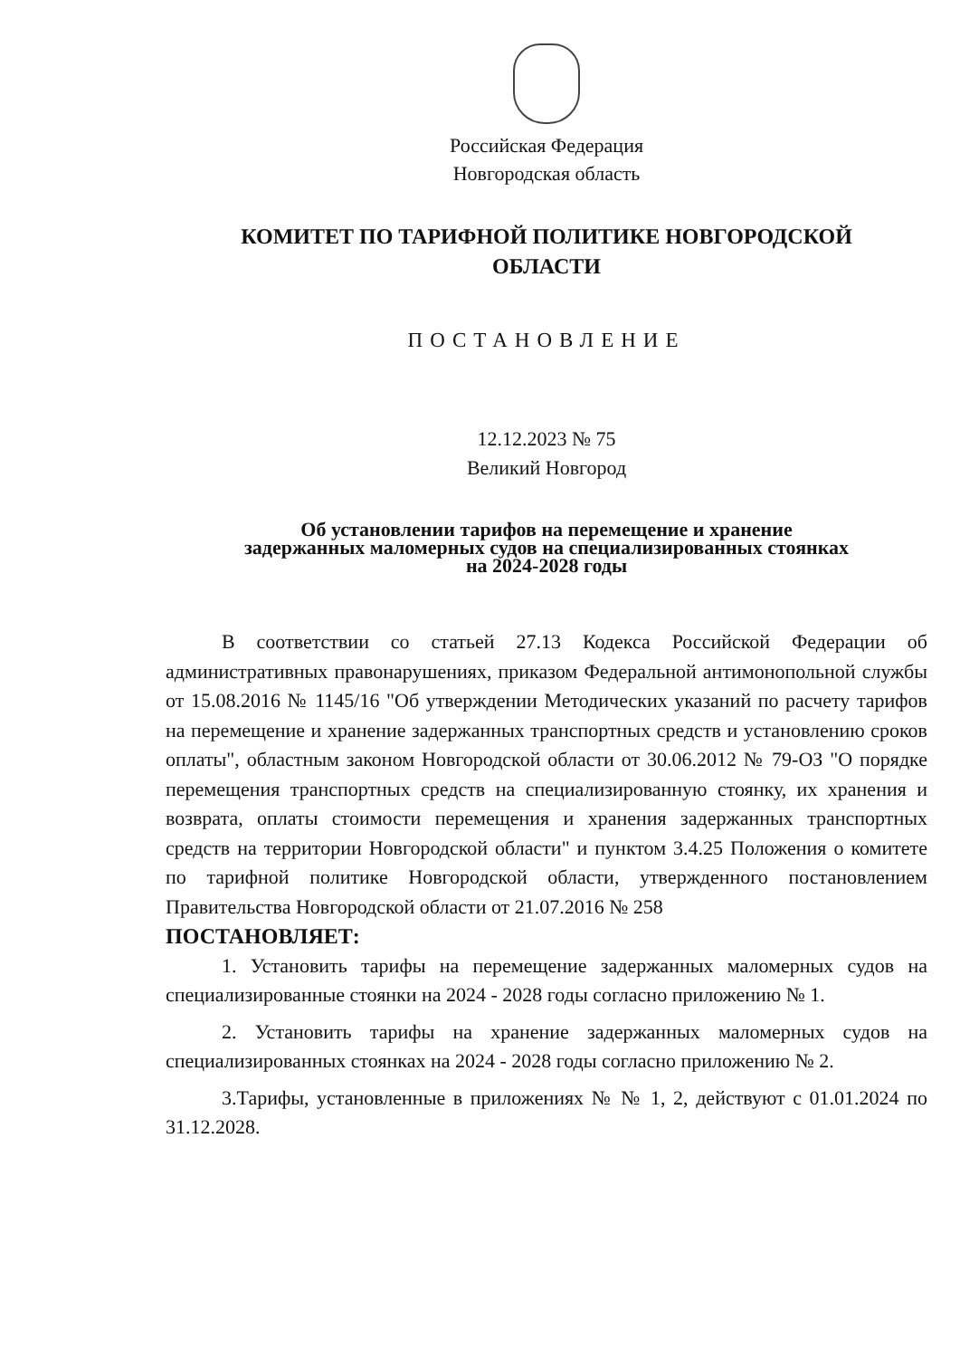Российская Федерация
Новгородская область
КОМИТЕТ ПО ТАРИФНОЙ ПОЛИТИКЕ НОВГОРОДСКОЙ
ОБЛАСТИ
ПОСТАНОВЛЕНИЕ
12.12.2023 № 75
Великий Новгород
Об установлении тарифов на перемещение и хранение
задержанных маломерных судов на специализированных стоянках
на 2024-2028 годы
В соответствии со статьей 27.13 Кодекса Российской Федерации об административных правонарушениях, приказом Федеральной антимонопольной службы от 15.08.2016 № 1145/16 "Об утверждении Методических указаний по расчету тарифов на перемещение и хранение задержанных транспортных средств и установлению сроков оплаты", областным законом Новгородской области от 30.06.2012 № 79-ОЗ "О порядке перемещения транспортных средств на специализированную стоянку, их хранения и возврата, оплаты стоимости перемещения и хранения задержанных транспортных средств на территории Новгородской области" и пунктом 3.4.25 Положения о комитете по тарифной политике Новгородской области, утвержденного постановлением Правительства Новгородской области от 21.07.2016 № 258
ПОСТАНОВЛЯЕТ:
1. Установить тарифы на перемещение задержанных маломерных судов на специализированные стоянки на 2024 - 2028 годы согласно приложению № 1.
2. Установить тарифы на хранение задержанных маломерных судов на специализированных стоянках на 2024 - 2028 годы согласно приложению № 2.
3.Тарифы, установленные в приложениях № № 1, 2, действуют с 01.01.2024 по 31.12.2028.